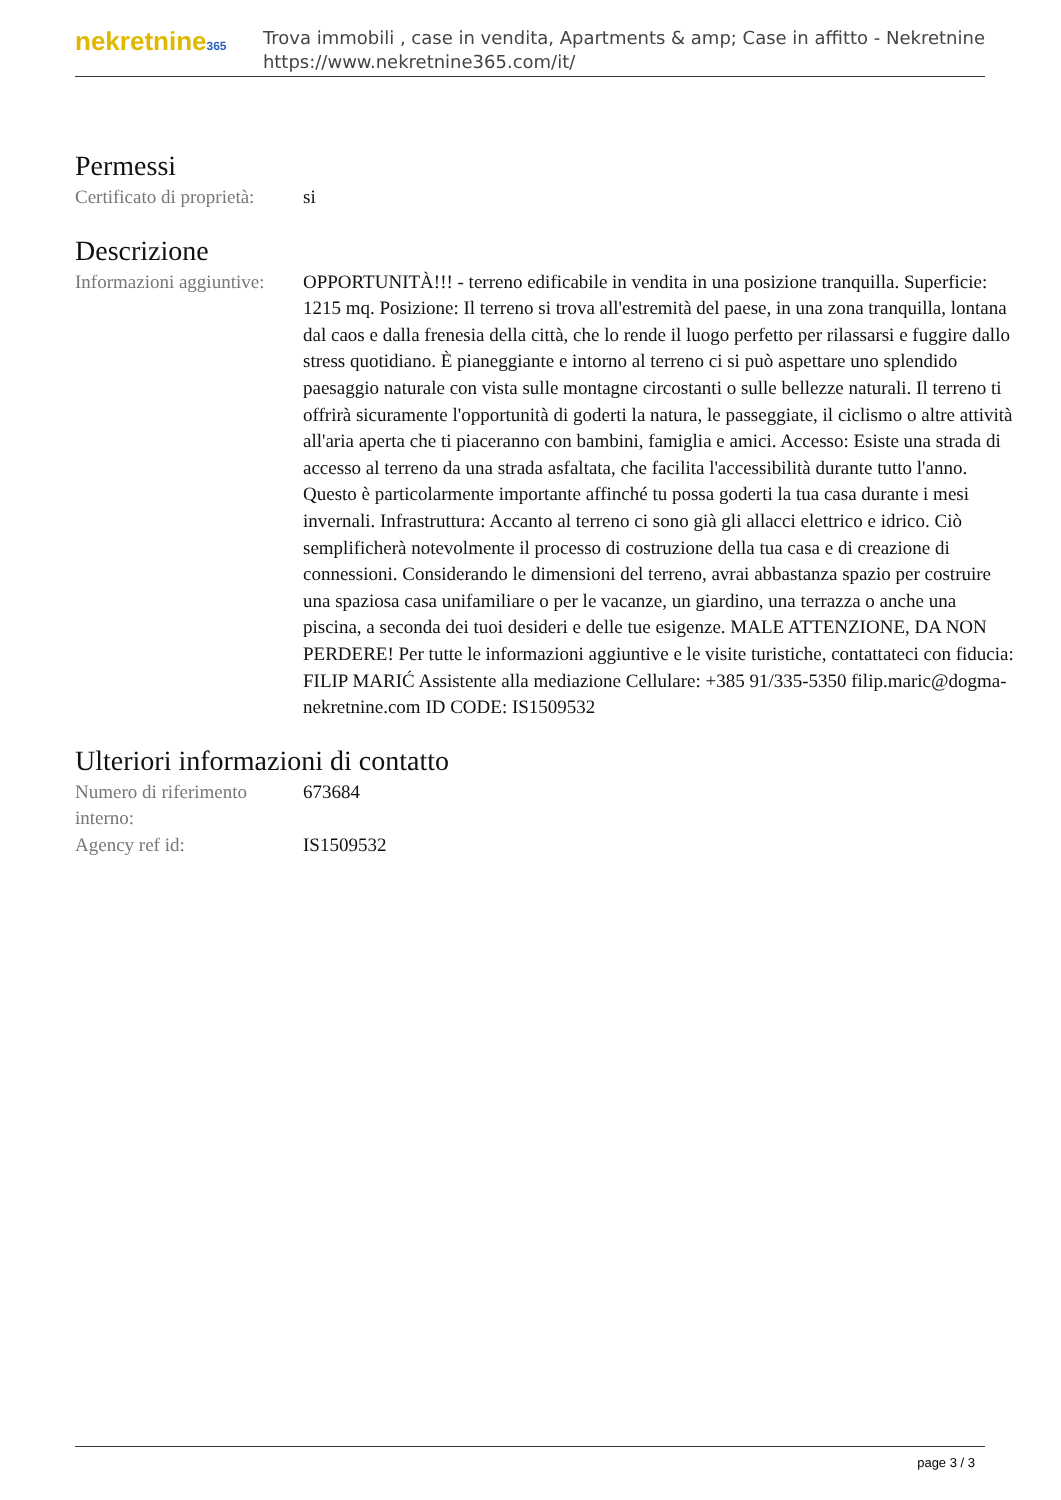nekretnine365
Trova immobili , case in vendita, Apartments & amp; Case in affitto - Nekretnine
https://www.nekretnine365.com/it/
Permessi
| Certificato di proprietà: | si |
Descrizione
| Informazioni aggiuntive: | OPPORTUNITÀ!!! - terreno edificabile in vendita in una posizione tranquilla. Superficie: 1215 mq. Posizione: Il terreno si trova all'estremità del paese, in una zona tranquilla, lontana dal caos e dalla frenesia della città, che lo rende il luogo perfetto per rilassarsi e fuggire dallo stress quotidiano. È pianeggiante e intorno al terreno ci si può aspettare uno splendido paesaggio naturale con vista sulle montagne circostanti o sulle bellezze naturali. Il terreno ti offrirà sicuramente l'opportunità di goderti la natura, le passeggiate, il ciclismo o altre attività all'aria aperta che ti piaceranno con bambini, famiglia e amici. Accesso: Esiste una strada di accesso al terreno da una strada asfaltata, che facilita l'accessibilità durante tutto l'anno. Questo è particolarmente importante affinché tu possa goderti la tua casa durante i mesi invernali. Infrastruttura: Accanto al terreno ci sono già gli allacci elettrico e idrico. Ciò semplificherà notevolmente il processo di costruzione della tua casa e di creazione di connessioni. Considerando le dimensioni del terreno, avrai abbastanza spazio per costruire una spaziosa casa unifamiliare o per le vacanze, un giardino, una terrazza o anche una piscina, a seconda dei tuoi desideri e delle tue esigenze. MALE ATTENZIONE, DA NON PERDERE! Per tutte le informazioni aggiuntive e le visite turistiche, contattateci con fiducia: FILIP MARIĆ Assistente alla mediazione Cellulare: +385 91/335-5350 filip.maric@dogma-nekretnine.com ID CODE: IS1509532 |
Ulteriori informazioni di contatto
| Numero di riferimento interno: | 673684 |
| Agency ref id: | IS1509532 |
page 3 / 3